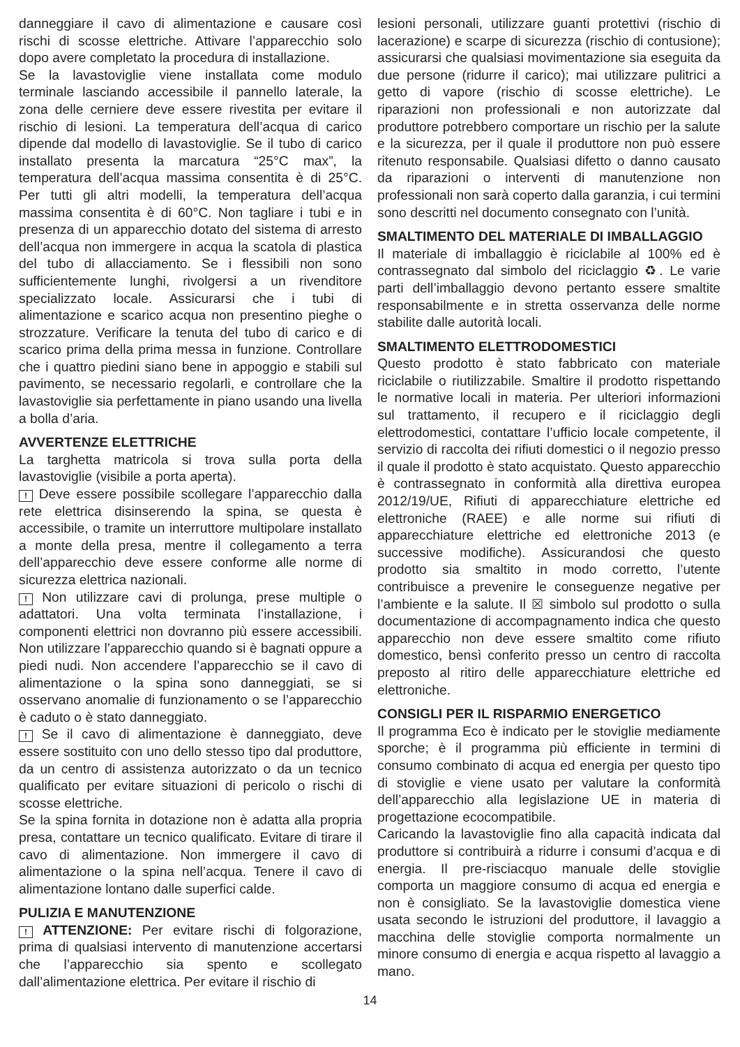danneggiare il cavo di alimentazione e causare così rischi di scosse elettriche. Attivare l’apparecchio solo dopo avere completato la procedura di installazione.
Se la lavastoviglie viene installata come modulo terminale lasciando accessibile il pannello laterale, la zona delle cerniere deve essere rivestita per evitare il rischio di lesioni. La temperatura dell’acqua di carico dipende dal modello di lavastoviglie. Se il tubo di carico installato presenta la marcatura “25°C max”, la temperatura dell’acqua massima consentita è di 25°C. Per tutti gli altri modelli, la temperatura dell’acqua massima consentita è di 60°C. Non tagliare i tubi e in presenza di un apparecchio dotato del sistema di arresto dell’acqua non immergere in acqua la scatola di plastica del tubo di allacciamento. Se i flessibili non sono sufficientemente lunghi, rivolgersi a un rivenditore specializzato locale. Assicurarsi che i tubi di alimentazione e scarico acqua non presentino pieghe o strozzature. Verificare la tenuta del tubo di carico e di scarico prima della prima messa in funzione. Controllare che i quattro piedini siano bene in appoggio e stabili sul pavimento, se necessario regolarli, e controllare che la lavastoviglie sia perfettamente in piano usando una livella a bolla d’aria.
AVVERTENZE ELETTRICHE
La targhetta matricola si trova sulla porta della lavastoviglie (visibile a porta aperta).
! Deve essere possibile scollegare l’apparecchio dalla rete elettrica disinserendo la spina, se questa è accessibile, o tramite un interruttore multipolare installato a monte della presa, mentre il collegamento a terra dell’apparecchio deve essere conforme alle norme di sicurezza elettrica nazionali.
! Non utilizzare cavi di prolunga, prese multiple o adattatori. Una volta terminata l’installazione, i componenti elettrici non dovranno più essere accessibili. Non utilizzare l’apparecchio quando si è bagnati oppure a piedi nudi. Non accendere l’apparecchio se il cavo di alimentazione o la spina sono danneggiati, se si osservano anomalie di funzionamento o se l’apparecchio è caduto o è stato danneggiato.
! Se il cavo di alimentazione è danneggiato, deve essere sostituito con uno dello stesso tipo dal produttore, da un centro di assistenza autorizzato o da un tecnico qualificato per evitare situazioni di pericolo o rischi di scosse elettriche.
Se la spina fornita in dotazione non è adatta alla propria presa, contattare un tecnico qualificato. Evitare di tirare il cavo di alimentazione. Non immergere il cavo di alimentazione o la spina nell’acqua. Tenere il cavo di alimentazione lontano dalle superfici calde.
PULIZIA E MANUTENZIONE
! ATTENZIONE: Per evitare rischi di folgorazione, prima di qualsiasi intervento di manutenzione accertarsi che l’apparecchio sia spento e scollegato dall’alimentazione elettrica. Per evitare il rischio di
lesioni personali, utilizzare guanti protettivi (rischio di lacerazione) e scarpe di sicurezza (rischio di contusione); assicurarsi che qualsiasi movimentazione sia eseguita da due persone (ridurre il carico); mai utilizzare pulitrici a getto di vapore (rischio di scosse elettriche). Le riparazioni non professionali e non autorizzate dal produttore potrebbero comportare un rischio per la salute e la sicurezza, per il quale il produttore non può essere ritenuto responsabile. Qualsiasi difetto o danno causato da riparazioni o interventi di manutenzione non professionali non sarà coperto dalla garanzia, i cui termini sono descritti nel documento consegnato con l’unità.
SMALTIMENTO DEL MATERIALE DI IMBALLAGGIO
Il materiale di imballaggio è riciclabile al 100% ed è contrassegnato dal simbolo del riciclaggio ♻. Le varie parti dell’imballaggio devono pertanto essere smaltite responsabilmente e in stretta osservanza delle norme stabilite dalle autorità locali.
SMALTIMENTO ELETTRODOMESTICI
Questo prodotto è stato fabbricato con materiale riciclabile o riutilizzabile. Smaltire il prodotto rispettando le normative locali in materia. Per ulteriori informazioni sul trattamento, il recupero e il riciclaggio degli elettrodomestici, contattare l’ufficio locale competente, il servizio di raccolta dei rifiuti domestici o il negozio presso il quale il prodotto è stato acquistato. Questo apparecchio è contrassegnato in conformità alla direttiva europea 2012/19/UE, Rifiuti di apparecchiature elettriche ed elettroniche (RAEE) e alle norme sui rifiuti di apparecchiature elettriche ed elettroniche 2013 (e successive modifiche). Assicurandosi che questo prodotto sia smaltito in modo corretto, l’utente contribuisce a prevenire le conseguenze negative per l’ambiente e la salute. Il ☒ simbolo sul prodotto o sulla documentazione di accompagnamento indica che questo apparecchio non deve essere smaltito come rifiuto domestico, bensì conferito presso un centro di raccolta preposto al ritiro delle apparecchiature elettriche ed elettroniche.
CONSIGLI PER IL RISPARMIO ENERGETICO
Il programma Eco è indicato per le stoviglie mediamente sporche; è il programma più efficiente in termini di consumo combinato di acqua ed energia per questo tipo di stoviglie e viene usato per valutare la conformità dell’apparecchio alla legislazione UE in materia di progettazione ecocompatibile.
Caricando la lavastoviglie fino alla capacità indicata dal produttore si contribuirà a ridurre i consumi d’acqua e di energia. Il pre-risciacquo manuale delle stoviglie comporta un maggiore consumo di acqua ed energia e non è consigliato. Se la lavastoviglie domestica viene usata secondo le istruzioni del produttore, il lavaggio a macchina delle stoviglie comporta normalmente un minore consumo di energia e acqua rispetto al lavaggio a mano.
14